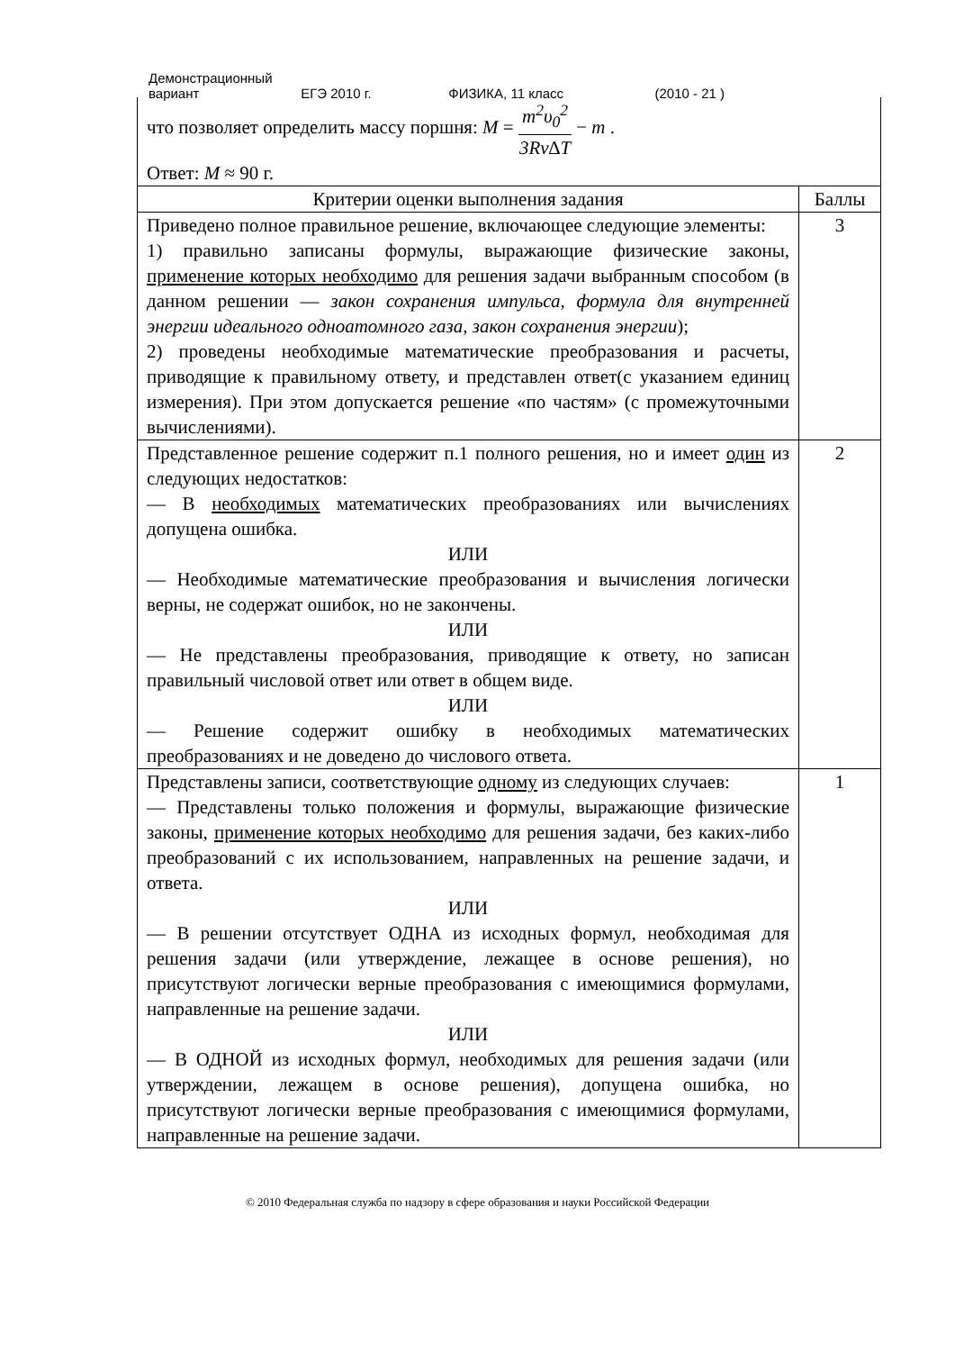Демонстрационный вариант ЕГЭ 2010 г. ФИЗИКА, 11 класс (2010 - 21 )
| что позволяет определить массу поршня: M = m<sup>2</sup>υ<sub>0</sub><sup>2</sup> 3Rν∆T − m . Ответ: M ≈ 90 г. | |
| Критерии оценки выполнения задания | Баллы |
| Приведено полное правильное решение, включающее следующие элементы: 1) правильно записаны формулы, выражающие физические законы, применение которых необходимо для решения задачи выбранным способом (в данном решении — закон сохранения импульса, формула для внутренней энергии идеального одноатомного газа, закон сохранения энергии ); 2) проведены необходимые математические преобразования и расчеты, приводящие к правильному ответу, и представлен ответ(с указанием единиц измерения). При этом допускается решение «по частям» (с промежуточными вычислениями). | 3 |
| Представленное решение содержит п.1 полного решения, но и имеет один из следующих недостатков: — В необходимых математических преобразованиях или вычислениях допущена ошибка. ИЛИ — Необходимые математические преобразования и вычисления логически верны, не содержат ошибок, но не закончены. ИЛИ — Не представлены преобразования, приводящие к ответу, но записан правильный числовой ответ или ответ в общем виде. ИЛИ — Решение содержит ошибку в необходимых математических преобразованиях и не доведено до числового ответа. | 2 |
| Представлены записи, соответствующие одному из следующих случаев: — Представлены только положения и формулы, выражающие физические законы, применение которых необходимо для решения задачи, без каких-либо преобразований с их использованием, направленных на решение задачи, и ответа. ИЛИ — В решении отсутствует ОДНА из исходных формул, необходимая для решения задачи (или утверждение, лежащее в основе решения), но присутствуют логически верные преобразования с имеющимися формулами, направленные на решение задачи. ИЛИ — В ОДНОЙ из исходных формул, необходимых для решения задачи (или утверждении, лежащем в основе решения), допущена ошибка, но присутствуют логически верные преобразования с имеющимися формулами, направленные на решение задачи. | 1 |
© 2010 Федеральная служба по надзору в сфере образования и науки Российской Федерации